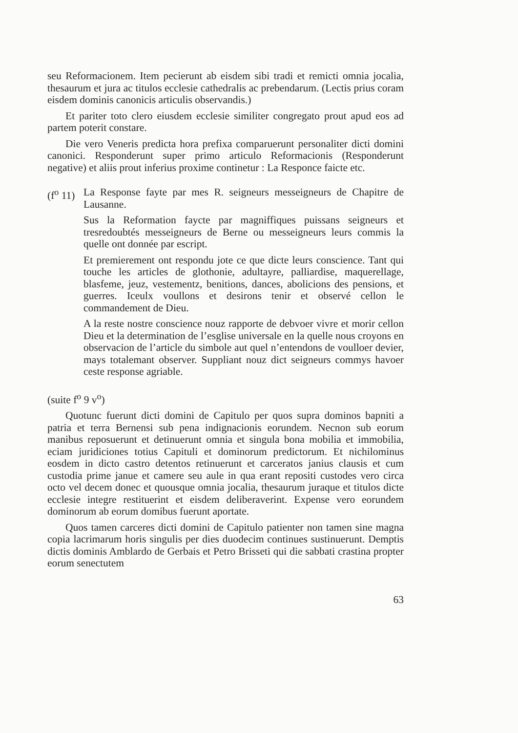seu Reformacionem. Item pecierunt ab eisdem sibi tradi et remicti omnia jocalia, thesaurum et jura ac titulos ecclesie cathedralis ac prebendarum. (Lectis prius coram eisdem dominis canonicis articulis observandis.)
Et pariter toto clero eiusdem ecclesie similiter congregato prout apud eos ad partem poterit constare.
Die vero Veneris predicta hora prefixa comparuerunt personaliter dicti domini canonici. Responderunt super primo articulo Reformacionis (Responderunt negative) et aliis prout inferius proxime continetur : La Responce faicte etc.
(f<sup>o</sup> 11) La Response fayte par mes R. seigneurs messeigneurs de Chapitre de Lausanne.
Sus la Reformation faycte par magniffiques puissans seigneurs et tresredoubtés messeigneurs de Berne ou messeigneurs leurs commis la quelle ont donnée par escript.
Et premierement ont respondu jote ce que dicte leurs conscience. Tant qui touche les articles de glothonie, adultayre, palliardise, maquerellage, blasfeme, jeuz, vestementz, benitions, dances, abolicions des pensions, et guerres. Iceulx voullons et desirons tenir et observé cellon le commandement de Dieu.
A la reste nostre conscience nouz rapporte de debvoer vivre et morir cellon Dieu et la determination de l’esglise universale en la quelle nous croyons en observacion de l’article du simbole aut quel n’entendons de voulloer devier, mays totalemant observer. Suppliant nouz dict seigneurs commys havoer ceste response agriable.
(suite f<sup>o</sup> 9 v<sup>o</sup>)
Quotunc fuerunt dicti domini de Capitulo per quos supra dominos bapniti a patria et terra Bernensi sub pena indignacionis eorundem. Necnon sub eorum manibus reposuerunt et detinuerunt omnia et singula bona mobilia et immobilia, eciam juridiciones totius Capituli et dominorum predictorum. Et nichilominus eosdem in dicto castro detentos retinuerunt et carceratos janius clausis et cum custodia prime janue et camere seu aule in qua erant repositi custodes vero circa octo vel decem donec et quousque omnia jocalia, thesaurum juraque et titulos dicte ecclesie integre restituerint et eisdem deliberaverint. Expense vero eorundem dominorum ab eorum domibus fuerunt aportate.
Quos tamen carceres dicti domini de Capitulo patienter non tamen sine magna copia lacrimarum horis singulis per dies duodecim continues sustinuerunt. Demptis dictis dominis Amblardo de Gerbais et Petro Brisseti qui die sabbati crastina propter eorum senectutem
63